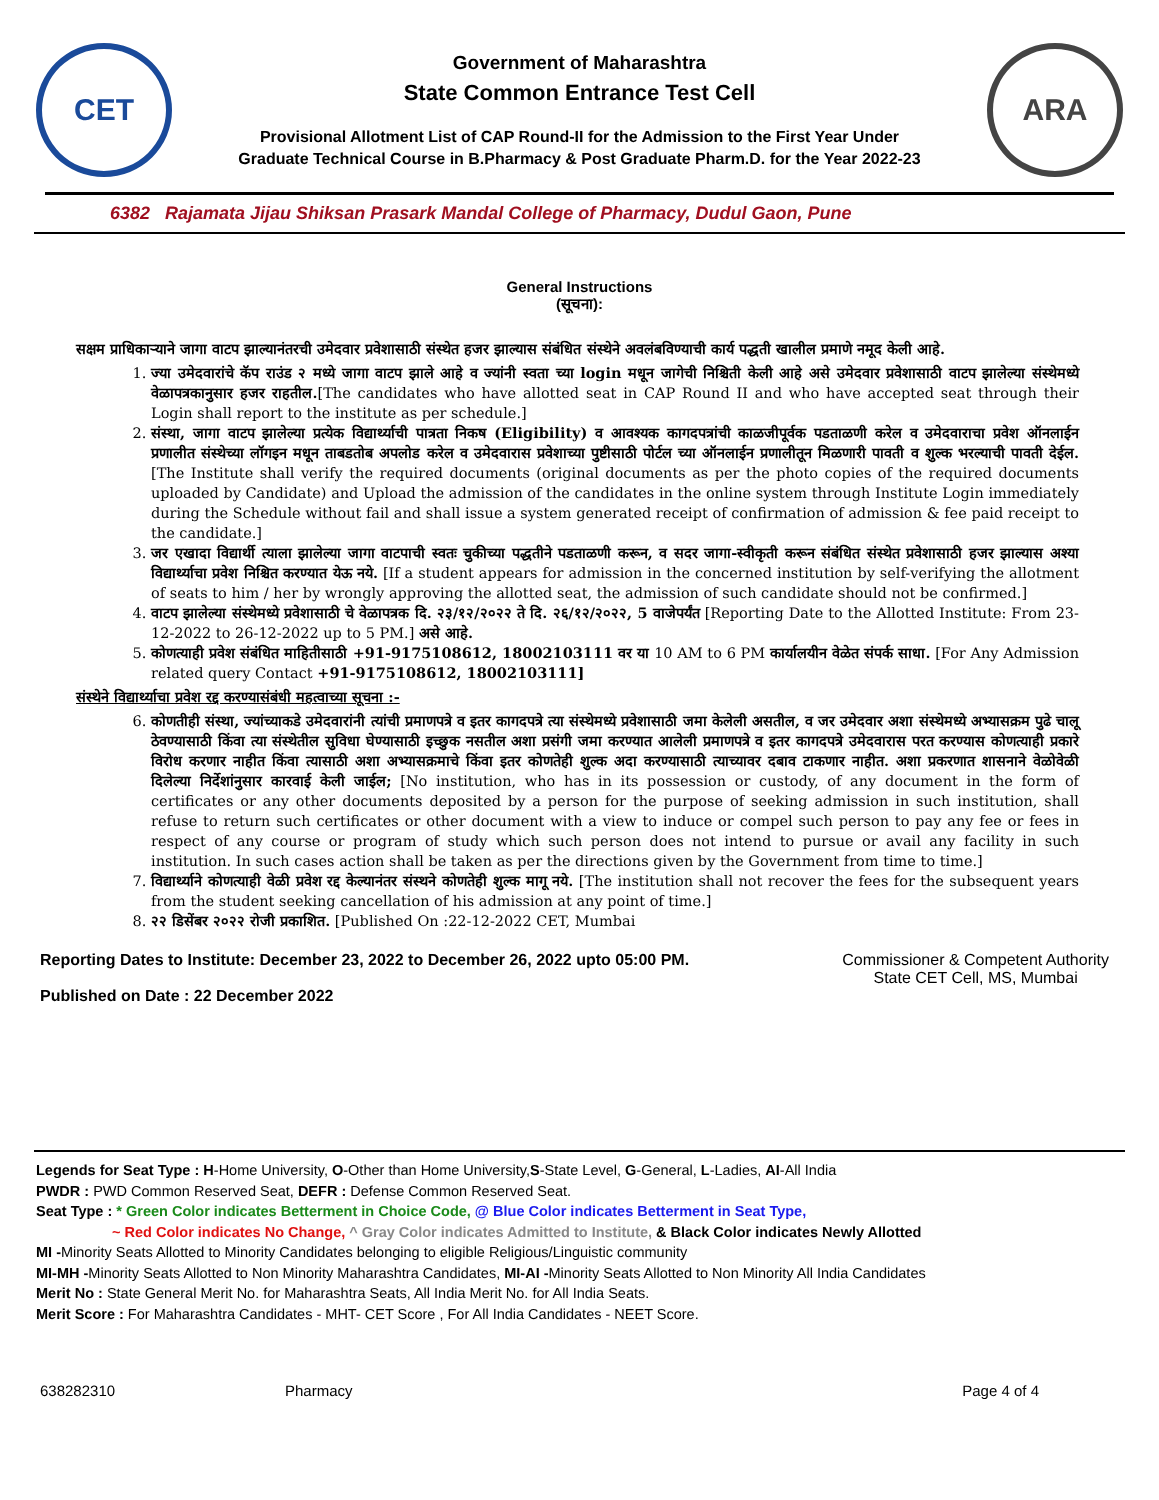CET
Government of Maharashtra
State Common Entrance Test Cell
Provisional Allotment List of CAP Round-II for the Admission to the First Year Under
Graduate Technical Course in B.Pharmacy & Post Graduate Pharm.D. for the Year 2022-23
ARA
6382 Rajamata Jijau Shiksan Prasark Mandal College of Pharmacy, Dudul Gaon, Pune
General Instructions
(सूचना):
सक्षम प्राधिकाऱ्याने जागा वाटप झाल्यानंतरची उमेदवार प्रवेशासाठी संस्थेत हजर झाल्यास संबंधित संस्थेने अवलंबविण्याची कार्य पद्धती खालील प्रमाणे नमूद केली आहे.
1. ज्या उमेदवारांचे कॅप राउंड २ मध्ये जागा वाटप झाले आहे व ज्यांनी स्वता च्या login मधून जागेची निश्चिती केली आहे असे उमेदवार प्रवेशासाठी वाटप झालेल्या संस्थेमध्ये वेळापत्रकानुसार हजर राहतील.[The candidates who have allotted seat in CAP Round II and who have accepted seat through their Login shall report to the institute as per schedule.]
2. संस्था, जागा वाटप झालेल्या प्रत्येक विद्यार्थ्याची पात्रता निकष (Eligibility) व आवश्यक कागदपत्रांची काळजीपूर्वक पडताळणी करेल व उमेदवाराचा प्रवेश ऑनलाईन प्रणालीत संस्थेच्या लॉगइन मधून ताबडतोब अपलोड करेल व उमेदवारास प्रवेशाच्या पुष्टीसाठी पोर्टल च्या ऑनलाईन प्रणालीतून मिळणारी पावती व शुल्क भरल्याची पावती देईल. [The Institute shall verify the required documents (original documents as per the photo copies of the required documents uploaded by Candidate) and Upload the admission of the candidates in the online system through Institute Login immediately during the Schedule without fail and shall issue a system generated receipt of confirmation of admission & fee paid receipt to the candidate.]
3. जर एखादा विद्यार्थी त्याला झालेल्या जागा वाटपाची स्वतः चुकीच्या पद्धतीने पडताळणी करून, व सदर जागा-स्वीकृती करून संबंधित संस्थेत प्रवेशासाठी हजर झाल्यास अश्या विद्यार्थ्याचा प्रवेश निश्चित करण्यात येऊ नये. [If a student appears for admission in the concerned institution by self-verifying the allotment of seats to him / her by wrongly approving the allotted seat, the admission of such candidate should not be confirmed.]
4. वाटप झालेल्या संस्थेमध्ये प्रवेशासाठी चे वेळापत्रक दि. २३/१२/२०२२ ते दि. २६/१२/२०२२, 5 वाजेपर्यंत [Reporting Date to the Allotted Institute: From 23-12-2022 to 26-12-2022 up to 5 PM.] असे आहे.
5. कोणत्याही प्रवेश संबंधित माहितीसाठी +91-9175108612, 18002103111 वर या 10 AM to 6 PM कार्यालयीन वेळेत संपर्क साधा. [For Any Admission related query Contact +91-9175108612, 18002103111]
संस्थेने विद्यार्थ्याचा प्रवेश रद्द करण्यासंबंधी महत्वाच्या सूचना :-
6. कोणतीही संस्था, ज्यांच्याकडे उमेदवारांनी त्यांची प्रमाणपत्रे व इतर कागदपत्रे त्या संस्थेमध्ये प्रवेशासाठी जमा केलेली असतील, व जर उमेदवार अशा संस्थेमध्ये अभ्यासक्रम पुढे चालू ठेवण्यासाठी किंवा त्या संस्थेतील सुविधा घेण्यासाठी इच्छुक नसतील अशा प्रसंगी जमा करण्यात आलेली प्रमाणपत्रे व इतर कागदपत्रे उमेदवारास परत करण्यास कोणत्याही प्रकारे विरोध करणार नाहीत किंवा त्यासाठी अशा अभ्यासक्रमाचे किंवा इतर कोणतेही शुल्क अदा करण्यासाठी त्याच्यावर दबाव टाकणार नाहीत. अशा प्रकरणात शासनाने वेळोवेळी दिलेल्या निर्देशांनुसार कारवाई केली जाईल; [No institution, who has in its possession or custody, of any document in the form of certificates or any other documents deposited by a person for the purpose of seeking admission in such institution, shall refuse to return such certificates or other document with a view to induce or compel such person to pay any fee or fees in respect of any course or program of study which such person does not intend to pursue or avail any facility in such institution. In such cases action shall be taken as per the directions given by the Government from time to time.]
7. विद्यार्थ्याने कोणत्याही वेळी प्रवेश रद्द केल्यानंतर संस्थने कोणतेही शुल्क मागू नये. [The institution shall not recover the fees for the subsequent years from the student seeking cancellation of his admission at any point of time.]
8. २२ डिसेंबर २०२२ रोजी प्रकाशित. [Published On :22-12-2022 CET, Mumbai
Reporting Dates to Institute: December 23, 2022 to December 26, 2022 upto 05:00 PM.
Published on Date : 22 December 2022
Commissioner & Competent Authority
State CET Cell, MS, Mumbai
Legends for Seat Type : H-Home University, O-Other than Home University,S-State Level, G-General, L-Ladies, AI-All India
PWDR : PWD Common Reserved Seat, DEFR : Defense Common Reserved Seat.
Seat Type : * Green Color indicates Betterment in Choice Code, @ Blue Color indicates Betterment in Seat Type,
~ Red Color indicates No Change, ^ Gray Color indicates Admitted to Institute, & Black Color indicates Newly Allotted
MI -Minority Seats Allotted to Minority Candidates belonging to eligible Religious/Linguistic community
MI-MH -Minority Seats Allotted to Non Minority Maharashtra Candidates, MI-AI -Minority Seats Allotted to Non Minority All India Candidates
Merit No : State General Merit No. for Maharashtra Seats, All India Merit No. for All India Seats.
Merit Score : For Maharashtra Candidates - MHT- CET Score , For All India Candidates - NEET Score.
638282310 Pharmacy Page 4 of 4